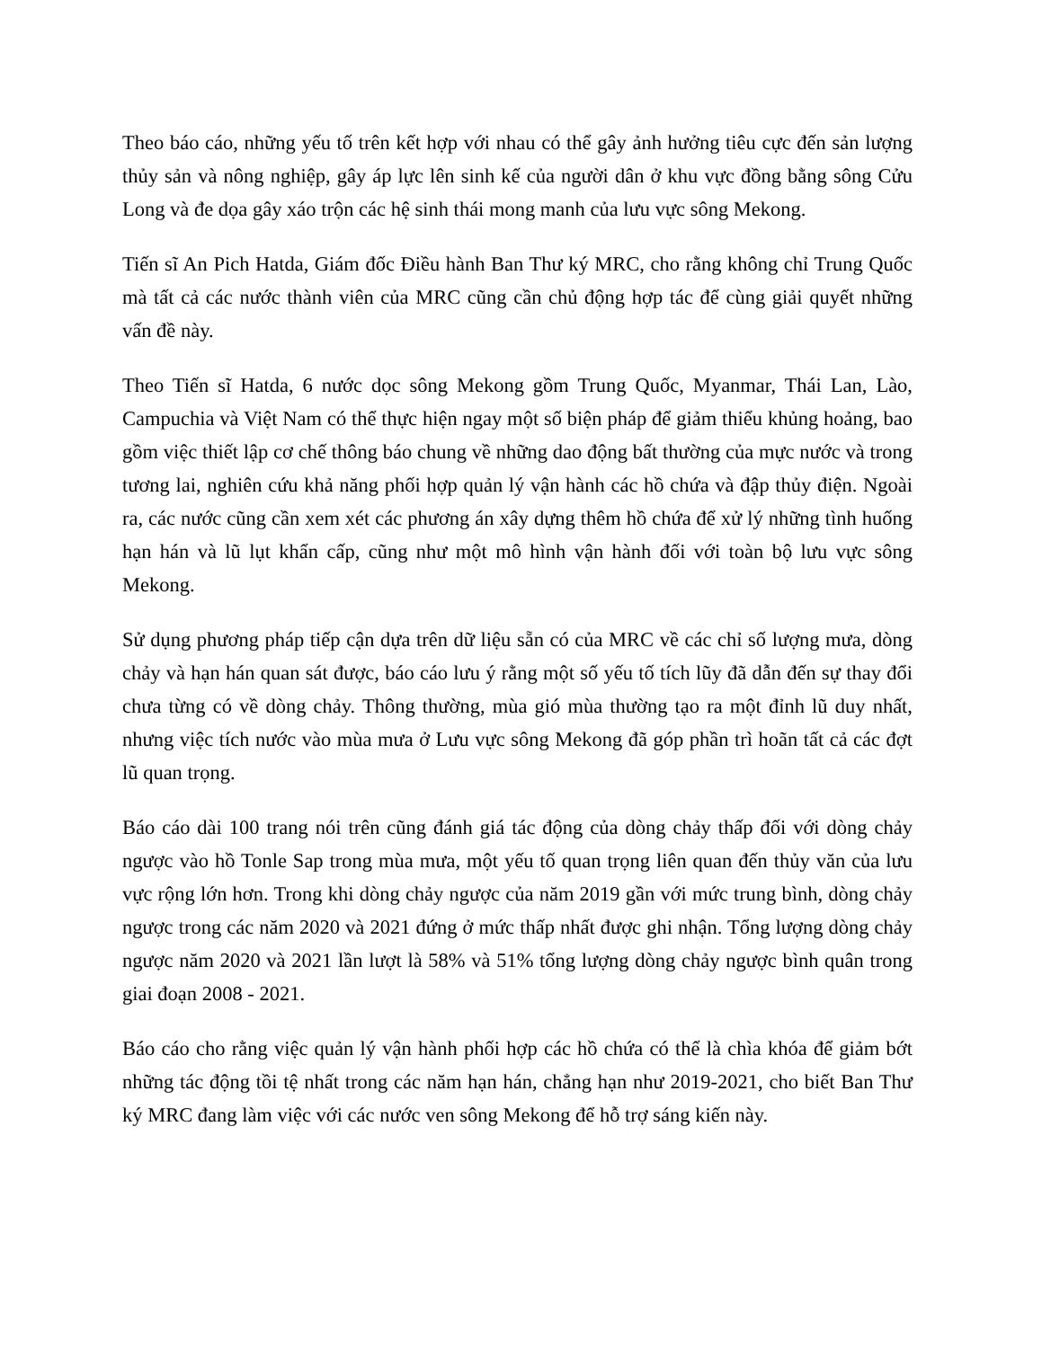Theo báo cáo, những yếu tố trên kết hợp với nhau có thể gây ảnh hưởng tiêu cực đến sản lượng thủy sản và nông nghiệp, gây áp lực lên sinh kế của người dân ở khu vực đồng bằng sông Cửu Long và đe dọa gây xáo trộn các hệ sinh thái mong manh của lưu vực sông Mekong.
Tiến sĩ An Pich Hatda, Giám đốc Điều hành Ban Thư ký MRC, cho rằng không chỉ Trung Quốc mà tất cả các nước thành viên của MRC cũng cần chủ động hợp tác để cùng giải quyết những vấn đề này.
Theo Tiến sĩ Hatda, 6 nước dọc sông Mekong gồm Trung Quốc, Myanmar, Thái Lan, Lào, Campuchia và Việt Nam có thể thực hiện ngay một số biện pháp để giảm thiểu khủng hoảng, bao gồm việc thiết lập cơ chế thông báo chung về những dao động bất thường của mực nước và trong tương lai, nghiên cứu khả năng phối hợp quản lý vận hành các hồ chứa và đập thủy điện. Ngoài ra, các nước cũng cần xem xét các phương án xây dựng thêm hồ chứa để xử lý những tình huống hạn hán và lũ lụt khẩn cấp, cũng như một mô hình vận hành đối với toàn bộ lưu vực sông Mekong.
Sử dụng phương pháp tiếp cận dựa trên dữ liệu sẵn có của MRC về các chỉ số lượng mưa, dòng chảy và hạn hán quan sát được, báo cáo lưu ý rằng một số yếu tố tích lũy đã dẫn đến sự thay đổi chưa từng có về dòng chảy. Thông thường, mùa gió mùa thường tạo ra một đỉnh lũ duy nhất, nhưng việc tích nước vào mùa mưa ở Lưu vực sông Mekong đã góp phần trì hoãn tất cả các đợt lũ quan trọng.
Báo cáo dài 100 trang nói trên cũng đánh giá tác động của dòng chảy thấp đối với dòng chảy ngược vào hồ Tonle Sap trong mùa mưa, một yếu tố quan trọng liên quan đến thủy văn của lưu vực rộng lớn hơn. Trong khi dòng chảy ngược của năm 2019 gần với mức trung bình, dòng chảy ngược trong các năm 2020 và 2021 đứng ở mức thấp nhất được ghi nhận. Tổng lượng dòng chảy ngược năm 2020 và 2021 lần lượt là 58% và 51% tổng lượng dòng chảy ngược bình quân trong giai đoạn 2008 - 2021.
Báo cáo cho rằng việc quản lý vận hành phối hợp các hồ chứa có thể là chìa khóa để giảm bớt những tác động tồi tệ nhất trong các năm hạn hán, chẳng hạn như 2019-2021, cho biết Ban Thư ký MRC đang làm việc với các nước ven sông Mekong để hỗ trợ sáng kiến này.